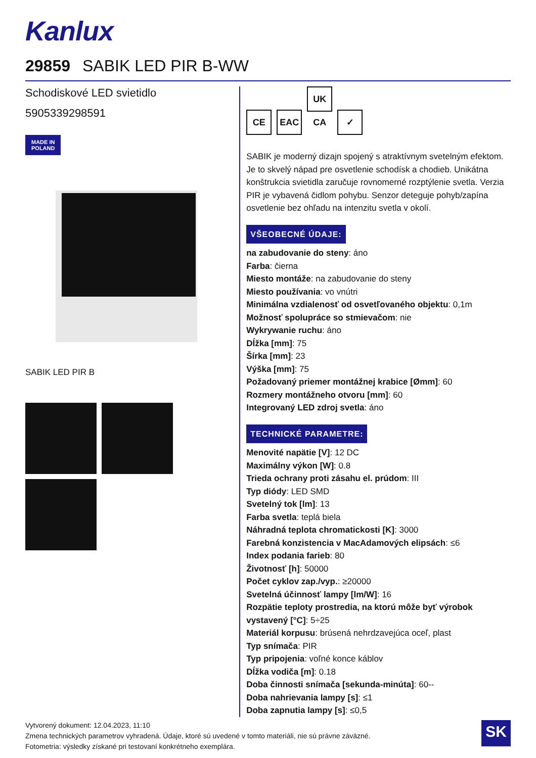Kanlux
29859 SABIK LED PIR B-WW
Schodiskové LED svietidlo
5905339298591
MADE IN
POLAND
SABIK LED PIR B
CE EAC UK CA ✓
SABIK je moderný dizajn spojený s atraktívnym svetelným efektom. Je to skvelý nápad pre osvetlenie schodísk a chodieb. Unikátna konštrukcia svietidla zaručuje rovnomerné rozptýlenie svetla. Verzia PIR je vybavená čidlom pohybu. Senzor deteguje pohyb/zapína osvetlenie bez ohľadu na intenzitu svetla v okolí.
VŠEOBECNÉ ÚDAJE:
na zabudovanie do steny: áno
Farba: čierna
Miesto montáže: na zabudovanie do steny
Miesto používania: vo vnútri
Minimálna vzdialenosť od osvetľovaného objektu: 0,1m
Možnosť spolupráce so stmievačom: nie
Wykrywanie ruchu: áno
Dĺžka [mm]: 75
Šírka [mm]: 23
Výška [mm]: 75
Požadovaný priemer montážnej krabice [Ømm]: 60
Rozmery montážneho otvoru [mm]: 60
Integrovaný LED zdroj svetla: áno
TECHNICKÉ PARAMETRE:
Menovité napätie [V]: 12 DC
Maximálny výkon [W]: 0.8
Trieda ochrany proti zásahu el. prúdom: III
Typ diódy: LED SMD
Svetelný tok [lm]: 13
Farba svetla: teplá biela
Náhradná teplota chromatickosti [K]: 3000
Farebná konzistencia v MacAdamových elipsách: ≤6
Index podania farieb: 80
Životnosť [h]: 50000
Počet cyklov zap./vyp.: ≥20000
Svetelná účinnosť lampy [lm/W]: 16
Rozpätie teploty prostredia, na ktorú môže byť výrobok vystavený [°C]: 5÷25
Materiál korpusu: brúsená nehrdzavejúca oceľ, plast
Typ snímača: PIR
Typ pripojenia: voľné konce káblov
Dĺžka vodiča [m]: 0.18
Doba činnosti snímača [sekunda-minúta]: 60--
Doba nahrievania lampy [s]: ≤1
Doba zapnutia lampy [s]: ≤0,5
Vytvorený dokument: 12.04.2023, 11:10
Zmena technických parametrov vyhradená. Údaje, ktoré sú uvedené v tomto materiáli, nie sú právne záväzné.
Fotometria: výsledky získané pri testovaní konkrétneho exemplára.
SK